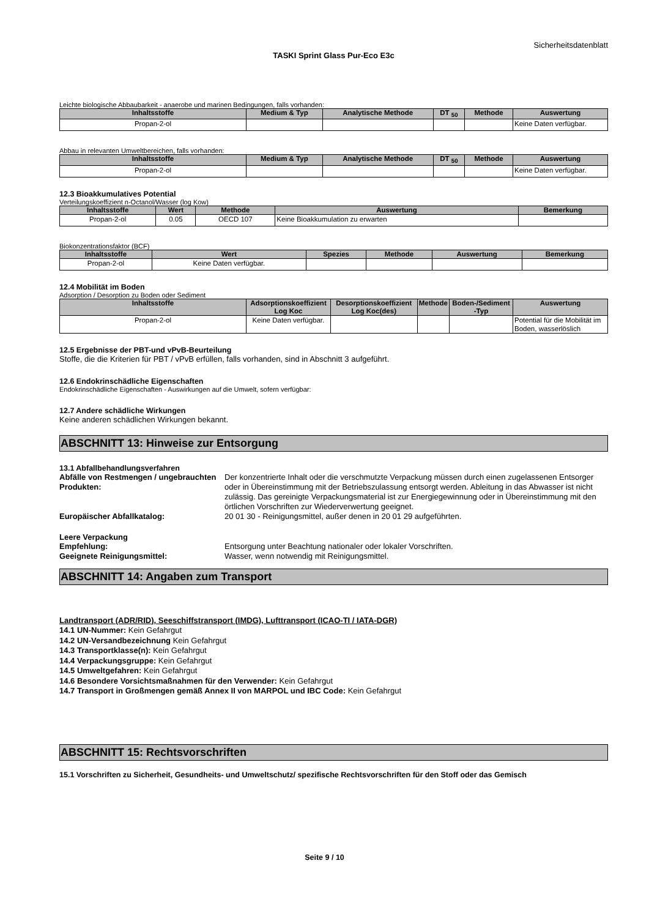Sicherheitsdatenblatt
TASKI Sprint Glass Pur-Eco E3c
Leichte biologische Abbaubarkeit - anaerobe und marinen Bedingungen, falls vorhanden:
| Inhaltsstoffe | Medium & Typ | Analytische Methode | DT <sub>50</sub> | Methode | Auswertung |
| --- | --- | --- | --- | --- | --- |
| Propan-2-ol | | | | | Keine Daten verfügbar. |
Abbau in relevanten Umweltbereichen, falls vorhanden:
| Inhaltsstoffe | Medium & Typ | Analytische Methode | DT <sub>50</sub> | Methode | Auswertung |
| --- | --- | --- | --- | --- | --- |
| Propan-2-ol | | | | | Keine Daten verfügbar. |
12.3 Bioakkumulatives Potential
Verteilungskoeffizient n-Octanol/Wasser (log Kow)
| Inhaltsstoffe | Wert | Methode | Auswertung | Bemerkung |
| --- | --- | --- | --- | --- |
| Propan-2-ol | 0.05 | OECD 107 | Keine Bioakkumulation zu erwarten | |
Biokonzentrationsfaktor (BCF)
| Inhaltsstoffe | Wert | Spezies | Methode | Auswertung | Bemerkung |
| --- | --- | --- | --- | --- | --- |
| Propan-2-ol | Keine Daten verfügbar. | | | | |
12.4 Mobilität im Boden
Adsorption / Desorption zu Boden oder Sediment
| Inhaltsstoffe | Adsorptionskoeffizient Log Koc | Desorptionskoeffizient Log Koc(des) | Methode | Boden-/Sediment -Typ | Auswertung |
| --- | --- | --- | --- | --- | --- |
| Propan-2-ol | Keine Daten verfügbar. | | | | Potential für die Mobilität im Boden, wasserlöslich |
12.5 Ergebnisse der PBT-und vPvB-Beurteilung
Stoffe, die die Kriterien für PBT / vPvB erfüllen, falls vorhanden, sind in Abschnitt 3 aufgeführt.
12.6 Endokrinschädliche Eigenschaften
Endokrinschädliche Eigenschaften - Auswirkungen auf die Umwelt, sofern verfügbar:
12.7 Andere schädliche Wirkungen
Keine anderen schädlichen Wirkungen bekannt.
ABSCHNITT 13: Hinweise zur Entsorgung
13.1 Abfallbehandlungsverfahren
Abfälle von Restmengen / ungebrauchten Produkten: Der konzentrierte Inhalt oder die verschmutzte Verpackung müssen durch einen zugelassenen Entsorger oder in Übereinstimmung mit der Betriebszulassung entsorgt werden. Ableitung in das Abwasser ist nicht zulässig. Das gereinigte Verpackungsmaterial ist zur Energiegewinnung oder in Übereinstimmung mit den örtlichen Vorschriften zur Wiederverwertung geeignet.
Europäischer Abfallkatalog: 20 01 30 - Reinigungsmittel, außer denen in 20 01 29 aufgeführten.
Leere Verpackung
Empfehlung: Entsorgung unter Beachtung nationaler oder lokaler Vorschriften.
Geeignete Reinigungsmittel: Wasser, wenn notwendig mit Reinigungsmittel.
ABSCHNITT 14: Angaben zum Transport
Landtransport (ADR/RID), Seeschiffstransport (IMDG), Lufttransport (ICAO-TI / IATA-DGR)
14.1 UN-Nummer: Kein Gefahrgut
14.2 UN-Versandbezeichnung Kein Gefahrgut
14.3 Transportklasse(n): Kein Gefahrgut
14.4 Verpackungsgruppe: Kein Gefahrgut
14.5 Umweltgefahren: Kein Gefahrgut
14.6 Besondere Vorsichtsmaßnahmen für den Verwender: Kein Gefahrgut
14.7 Transport in Großmengen gemäß Annex II von MARPOL und IBC Code: Kein Gefahrgut
ABSCHNITT 15: Rechtsvorschriften
15.1 Vorschriften zu Sicherheit, Gesundheits- und Umweltschutz/ spezifische Rechtsvorschriften für den Stoff oder das Gemisch
Seite 9 / 10